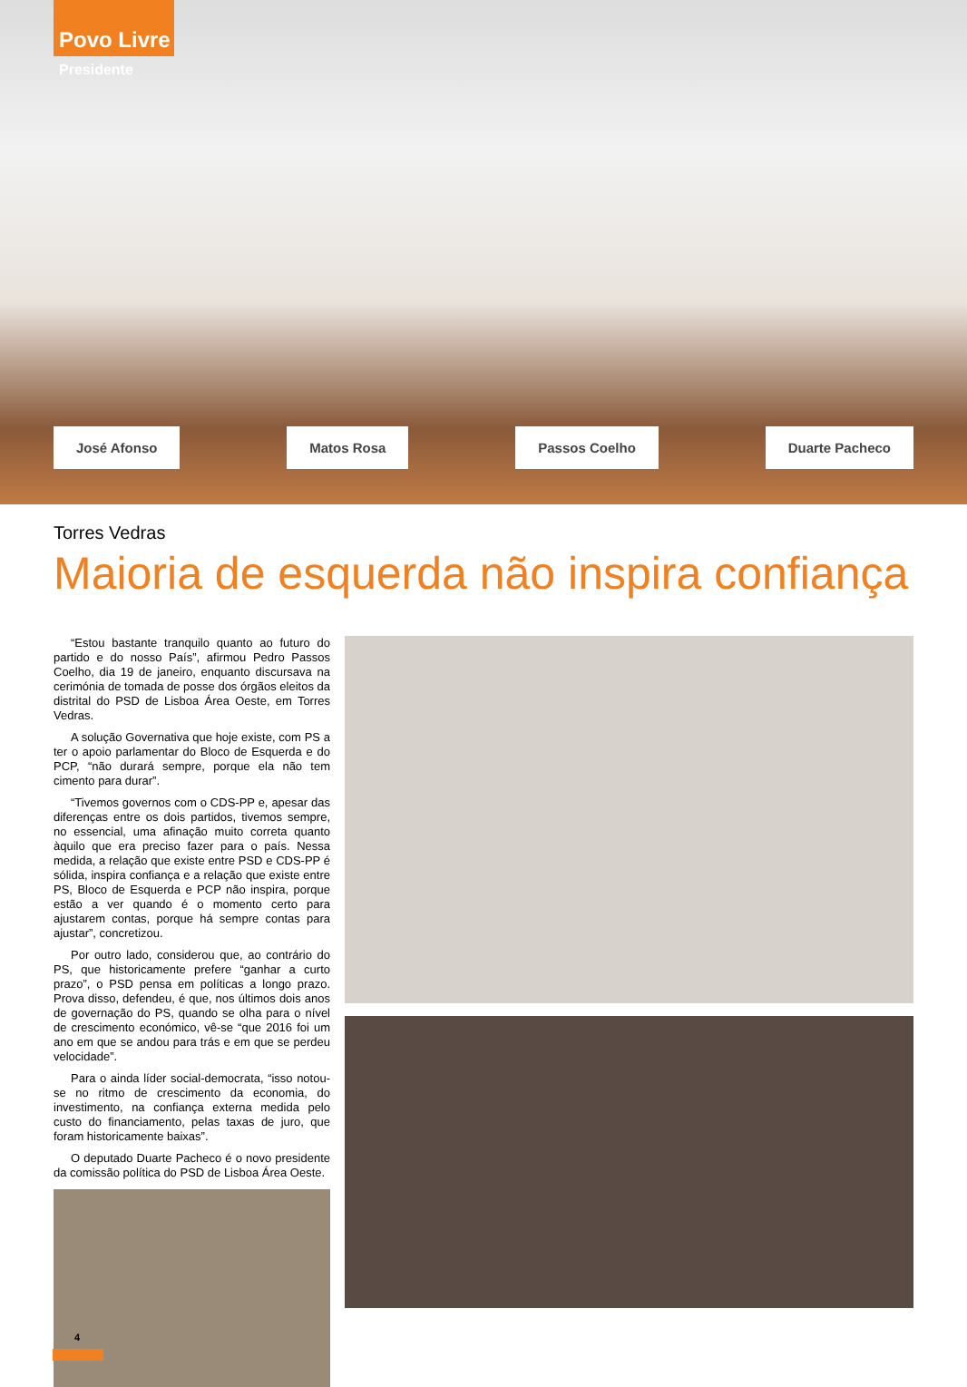Povo Livre
Presidente
José Afonso Matos Rosa Passos Coelho Duarte Pacheco
Torres Vedras
Maioria de esquerda não inspira confiança
“Estou bastante tranquilo quanto ao futuro do partido e do nosso País”, afirmou Pedro Passos Coelho, dia 19 de janeiro, enquanto discursava na cerimónia de tomada de posse dos órgãos eleitos da distrital do PSD de Lisboa Área Oeste, em Torres Vedras.
A solução Governativa que hoje existe, com PS a ter o apoio parlamentar do Bloco de Esquerda e do PCP, “não durará sempre, porque ela não tem cimento para durar”.
“Tivemos governos com o CDS-PP e, apesar das diferenças entre os dois partidos, tivemos sempre, no essencial, uma afinação muito correta quanto àquilo que era preciso fazer para o país. Nessa medida, a relação que existe entre PSD e CDS-PP é sólida, inspira confiança e a relação que existe entre PS, Bloco de Esquerda e PCP não inspira, porque estão a ver quando é o momento certo para ajustarem contas, porque há sempre contas para ajustar”, concretizou.
Por outro lado, considerou que, ao contrário do PS, que historicamente prefere “ganhar a curto prazo”, o PSD pensa em políticas a longo prazo. Prova disso, defendeu, é que, nos últimos dois anos de governação do PS, quando se olha para o nível de crescimento económico, vê-se “que 2016 foi um ano em que se andou para trás e em que se perdeu velocidade”.
Para o ainda líder social-democrata, “isso notou-se no ritmo de crescimento da economia, do investimento, na confiança externa medida pelo custo do financiamento, pelas taxas de juro, que foram historicamente baixas”.
O deputado Duarte Pacheco é o novo presidente da comissão política do PSD de Lisboa Área Oeste.
4